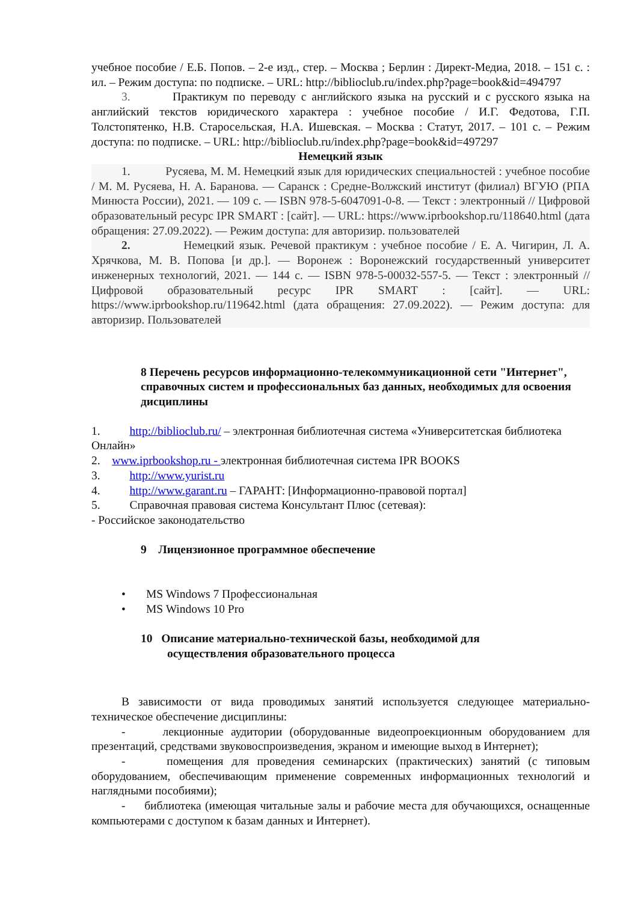учебное пособие / Е.Б. Попов. – 2-е изд., стер. – Москва ; Берлин : Директ-Медиа, 2018. – 151 с. : ил. – Режим доступа: по подписке. – URL: http://biblioclub.ru/index.php?page=book&id=494797
3. Практикум по переводу с английского языка на русский и с русского языка на английский текстов юридического характера : учебное пособие / И.Г. Федотова, Г.П. Толстопятенко, Н.В. Старосельская, Н.А. Ишевская. – Москва : Статут, 2017. – 101 с. – Режим доступа: по подписке. – URL: http://biblioclub.ru/index.php?page=book&id=497297
Немецкий язык
1. Русяева, М. М. Немецкий язык для юридических специальностей : учебное пособие / М. М. Русяева, Н. А. Баранова. — Саранск : Средне-Волжский институт (филиал) ВГУЮ (РПА Минюста России), 2021. — 109 c. — ISBN 978-5-6047091-0-8. — Текст : электронный // Цифровой образовательный ресурс IPR SMART : [сайт]. — URL: https://www.iprbookshop.ru/118640.html (дата обращения: 27.09.2022). — Режим доступа: для авторизир. пользователей
2. Немецкий язык. Речевой практикум : учебное пособие / Е. А. Чигирин, Л. А. Хрячкова, М. В. Попова [и др.]. — Воронеж : Воронежский государственный университет инженерных технологий, 2021. — 144 c. — ISBN 978-5-00032-557-5. — Текст : электронный // Цифровой образовательный ресурс IPR SMART : [сайт]. — URL: https://www.iprbookshop.ru/119642.html (дата обращения: 27.09.2022). — Режим доступа: для авторизир. Пользователей
8 Перечень ресурсов информационно-телекоммуникационной сети "Интернет", справочных систем и профессиональных баз данных, необходимых для освоения дисциплины
1. http://biblioclub.ru/ – электронная библиотечная система «Университетская библиотека Онлайн»
2. www.iprbookshop.ru - электронная библиотечная система IPR BOOKS
3. http://www.yurist.ru
4. http://www.garant.ru – ГАРАНТ: [Информационно-правовой портал]
5. Справочная правовая система Консультант Плюс (сетевая):
- Российское законодательство
9 Лицензионное программное обеспечение
• MS Windows 7 Профессиональная
• MS Windows 10 Pro
10 Описание материально-технической базы, необходимой для
осуществления образовательного процесса
В зависимости от вида проводимых занятий используется следующее материально-техническое обеспечение дисциплины:
- лекционные аудитории (оборудованные видеопроекционным оборудованием для презентаций, средствами звуковоспроизведения, экраном и имеющие выход в Интернет);
- помещения для проведения семинарских (практических) занятий (с типовым оборудованием, обеспечивающим применение современных информационных технологий и наглядными пособиями);
- библиотека (имеющая читальные залы и рабочие места для обучающихся, оснащенные компьютерами с доступом к базам данных и Интернет).